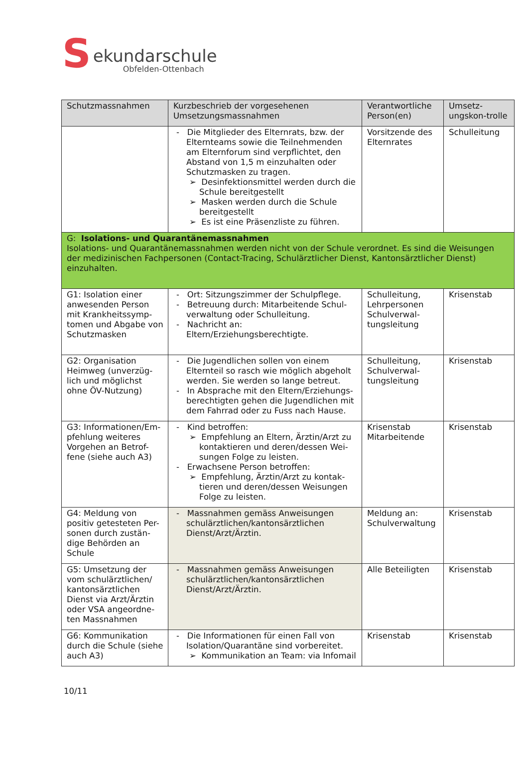S
ekundarschule
Obfelden-Ottenbach
| Schutzmassnahmen | Kurzbeschrieb der vorgesehenen Umsetzungsmassnahmen | Verantwortliche Person(en) | Umsetz-ungskon-trolle |
| --- | --- | --- | --- |
| | - Die Mitglieder des Elternrats, bzw. der Elternteams sowie die Teilnehmenden am Elternforum sind verpflichtet, den Abstand von 1,5 m einzuhalten oder Schutzmasken zu tragen. ➢ Desinfektionsmittel werden durch die Schule bereitgestellt ➢ Masken werden durch die Schule bereitgestellt ➢ Es ist eine Präsenzliste zu führen. | Vorsitzende des Elternrates | Schulleitung |
| G: Isolations- und Quarantänemassnahmen Isolations- und Quarantänemassnahmen werden nicht von der Schule verordnet. Es sind die Weisungen der medizinischen Fachpersonen (Contact-Tracing, Schulärztlicher Dienst, Kantonsärztlicher Dienst) einzuhalten. | | | |
| G1: Isolation einer anwesenden Person mit Krankheitssymp-tomen und Abgabe von Schutzmasken | - Ort: Sitzungszimmer der Schulpflege. - Betreuung durch: Mitarbeitende Schul-verwaltung oder Schulleitung. - Nachricht an: Eltern/Erziehungsberechtigte. | Schulleitung, Lehrpersonen Schulverwal-tungsleitung | Krisenstab |
| G2: Organisation Heimweg (unverzüg-lich und möglichst ohne ÖV-Nutzung) | - Die Jugendlichen sollen von einem Elternteil so rasch wie möglich abgeholt werden. Sie werden so lange betreut. - In Absprache mit den Eltern/Erziehungs-berechtigten gehen die Jugendlichen mit dem Fahrrad oder zu Fuss nach Hause. | Schulleitung, Schulverwal-tungsleitung | Krisenstab |
| G3: Informationen/Em-pfehlung weiteres Vorgehen an Betrof-fene (siehe auch A3) | - Kind betroffen: ➢ Empfehlung an Eltern, Ärztin/Arzt zu kontaktieren und deren/dessen Wei-sungen Folge zu leisten. - Erwachsene Person betroffen: ➢ Empfehlung, Ärztin/Arzt zu kontak-tieren und deren/dessen Weisungen Folge zu leisten. | Krisenstab Mitarbeitende | Krisenstab |
| G4: Meldung von positiv getesteten Per-sonen durch zustän-dige Behörden an Schule | - Massnahmen gemäss Anweisungen schulärztlichen/kantonsärztlichen Dienst/Arzt/Ärztin. | Meldung an: Schulverwaltung | Krisenstab |
| G5: Umsetzung der vom schulärztlichen/ kantonsärztlichen Dienst via Arzt/Ärztin oder VSA angeordne-ten Massnahmen | - Massnahmen gemäss Anweisungen schulärztlichen/kantonsärztlichen Dienst/Arzt/Ärztin. | Alle Beteiligten | Krisenstab |
| G6: Kommunikation durch die Schule (siehe auch A3) | - Die Informationen für einen Fall von Isolation/Quarantäne sind vorbereitet. ➢ Kommunikation an Team: via Infomail | Krisenstab | Krisenstab |
10/11